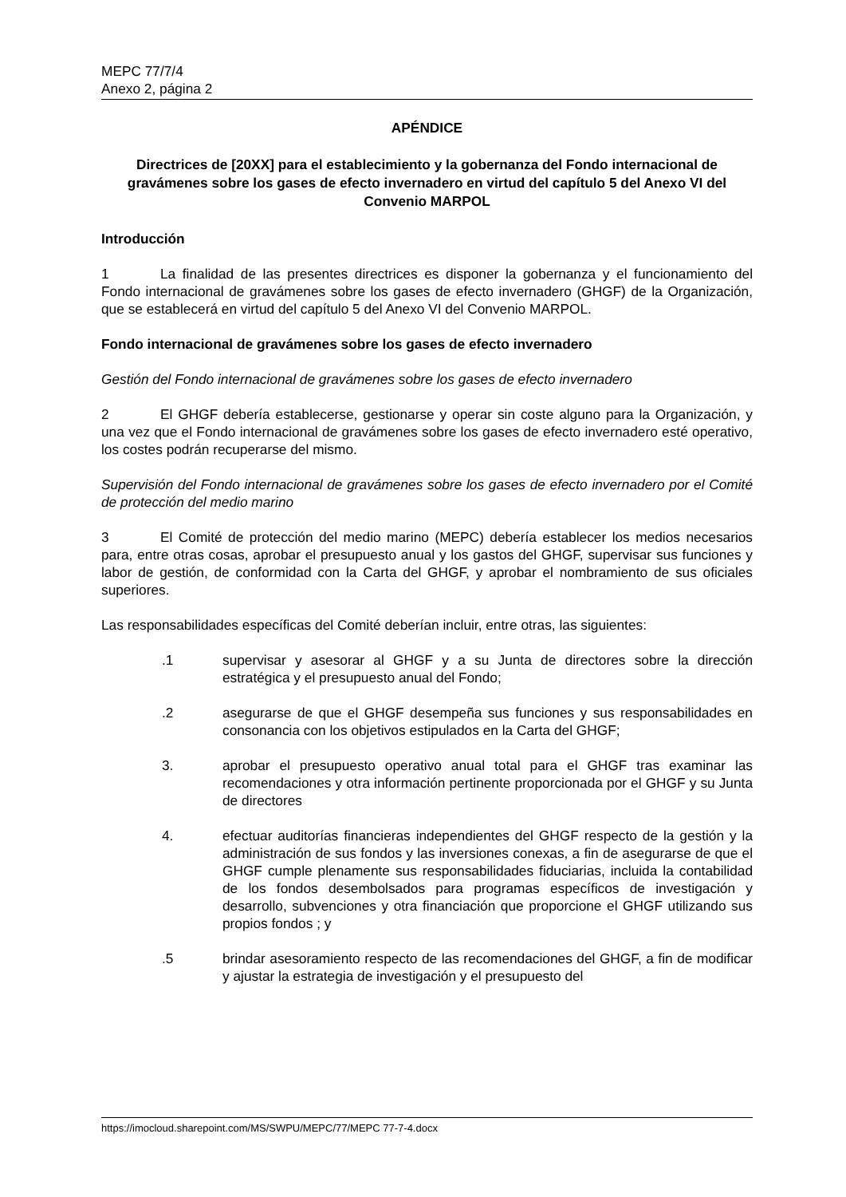MEPC 77/7/4
Anexo 2, página 2
APÉNDICE
Directrices de [20XX] para el establecimiento y la gobernanza del Fondo internacional de gravámenes sobre los gases de efecto invernadero en virtud del capítulo 5 del Anexo VI del Convenio MARPOL
Introducción
1 La finalidad de las presentes directrices es disponer la gobernanza y el funcionamiento del Fondo internacional de gravámenes sobre los gases de efecto invernadero (GHGF) de la Organización, que se establecerá en virtud del capítulo 5 del Anexo VI del Convenio MARPOL.
Fondo internacional de gravámenes sobre los gases de efecto invernadero
Gestión del Fondo internacional de gravámenes sobre los gases de efecto invernadero
2 El GHGF debería establecerse, gestionarse y operar sin coste alguno para la Organización, y una vez que el Fondo internacional de gravámenes sobre los gases de efecto invernadero esté operativo, los costes podrán recuperarse del mismo.
Supervisión del Fondo internacional de gravámenes sobre los gases de efecto invernadero por el Comité de protección del medio marino
3 El Comité de protección del medio marino (MEPC) debería establecer los medios necesarios para, entre otras cosas, aprobar el presupuesto anual y los gastos del GHGF, supervisar sus funciones y labor de gestión, de conformidad con la Carta del GHGF, y aprobar el nombramiento de sus oficiales superiores.
Las responsabilidades específicas del Comité deberían incluir, entre otras, las siguientes:
.1 supervisar y asesorar al GHGF y a su Junta de directores sobre la dirección estratégica y el presupuesto anual del Fondo;
.2 asegurarse de que el GHGF desempeña sus funciones y sus responsabilidades en consonancia con los objetivos estipulados en la Carta del GHGF;
3. aprobar el presupuesto operativo anual total para el GHGF tras examinar las recomendaciones y otra información pertinente proporcionada por el GHGF y su Junta de directores
4. efectuar auditorías financieras independientes del GHGF respecto de la gestión y la administración de sus fondos y las inversiones conexas, a fin de asegurarse de que el GHGF cumple plenamente sus responsabilidades fiduciarias, incluida la contabilidad de los fondos desembolsados para programas específicos de investigación y desarrollo, subvenciones y otra financiación que proporcione el GHGF utilizando sus propios fondos ; y
.5 brindar asesoramiento respecto de las recomendaciones del GHGF, a fin de modificar y ajustar la estrategia de investigación y el presupuesto del
https://imocloud.sharepoint.com/MS/SWPU/MEPC/77/MEPC 77-7-4.docx